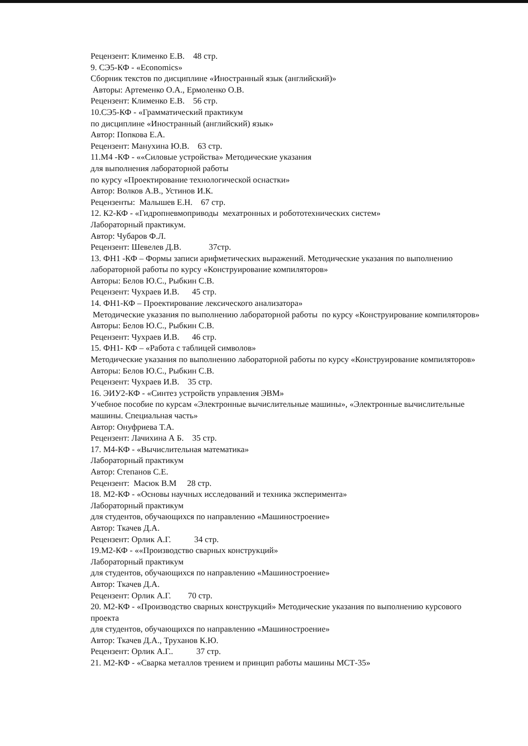Рецензент: Клименко Е.В. 48 стр.
9. СЭ5-КФ - «Economics»
Сборник текстов по дисциплине «Иностранный язык (английский)»
Авторы: Артеменко О.А., Ермоленко О.В.
Рецензент: Клименко Е.В. 56 стр.
10.СЭ5-КФ - «Грамматический практикум
по дисциплине «Иностранный (английский) язык»
Автор: Попкова Е.А.
Рецензент: Манухина Ю.В. 63 стр.
11.М4 -КФ - ««Силовые устройства» Методические указания
для выполнения лабораторной работы
по курсу «Проектирование технологической оснастки»
Автор: Волков А.В., Устинов И.К.
Рецензенты: Малышев Е.Н. 67 стр.
12. К2-КФ - «Гидропневмоприводы мехатронных и робототехнических систем»
Лабораторный практикум.
Автор: Чубаров Ф.Л.
Рецензент: Шевелев Д.В. 37стр.
13. ФН1 -КФ – Формы записи арифметических выражений. Методические указания по выполнению лабораторной работы по курсу «Конструирование компиляторов»
Авторы: Белов Ю.С., Рыбкин С.В.
Рецензент: Чухраев И.В. 45 стр.
14. ФН1-КФ – Проектирование лексического анализатора»
Методические указания по выполнению лабораторной работы по курсу «Конструирование компиляторов»
Авторы: Белов Ю.С., Рыбкин С.В.
Рецензент: Чухраев И.В. 46 стр.
15. ФН1- КФ – «Работа с таблицей символов»
Методические указания по выполнению лабораторной работы по курсу «Конструирование компиляторов»
Авторы: Белов Ю.С., Рыбкин С.В.
Рецензент: Чухраев И.В. 35 стр.
16. ЭИУ2-КФ - «Синтез устройств управления ЭВМ»
Учебное пособие по курсам «Электронные вычислительные машины», «Электронные вычислительные машины. Специальная часть»
Автор: Онуфриева Т.А.
Рецензент: Лачихина А Б. 35 стр.
17. М4-КФ - «Вычислительная математика»
Лабораторный практикум
Автор: Степанов С.Е.
Рецензент: Масюк В.М 28 стр.
18. М2-КФ - «Основы научных исследований и техника эксперимента»
Лабораторный практикум
для студентов, обучающихся по направлению «Машиностроение»
Автор: Ткачев Д.А.
Рецензент: Орлик А.Г. 34 стр.
19.М2-КФ - ««Производство сварных конструкций»
Лабораторный практикум
для студентов, обучающихся по направлению «Машиностроение»
Автор: Ткачев Д.А.
Рецензент: Орлик А.Г. 70 стр.
20. М2-КФ - «Производство сварных конструкций» Методические указания по выполнению курсового проекта
для студентов, обучающихся по направлению «Машиностроение»
Автор: Ткачев Д.А., Труханов К.Ю.
Рецензент: Орлик А.Г.. 37 стр.
21. М2-КФ - «Сварка металлов трением и принцип работы машины МСТ-35»